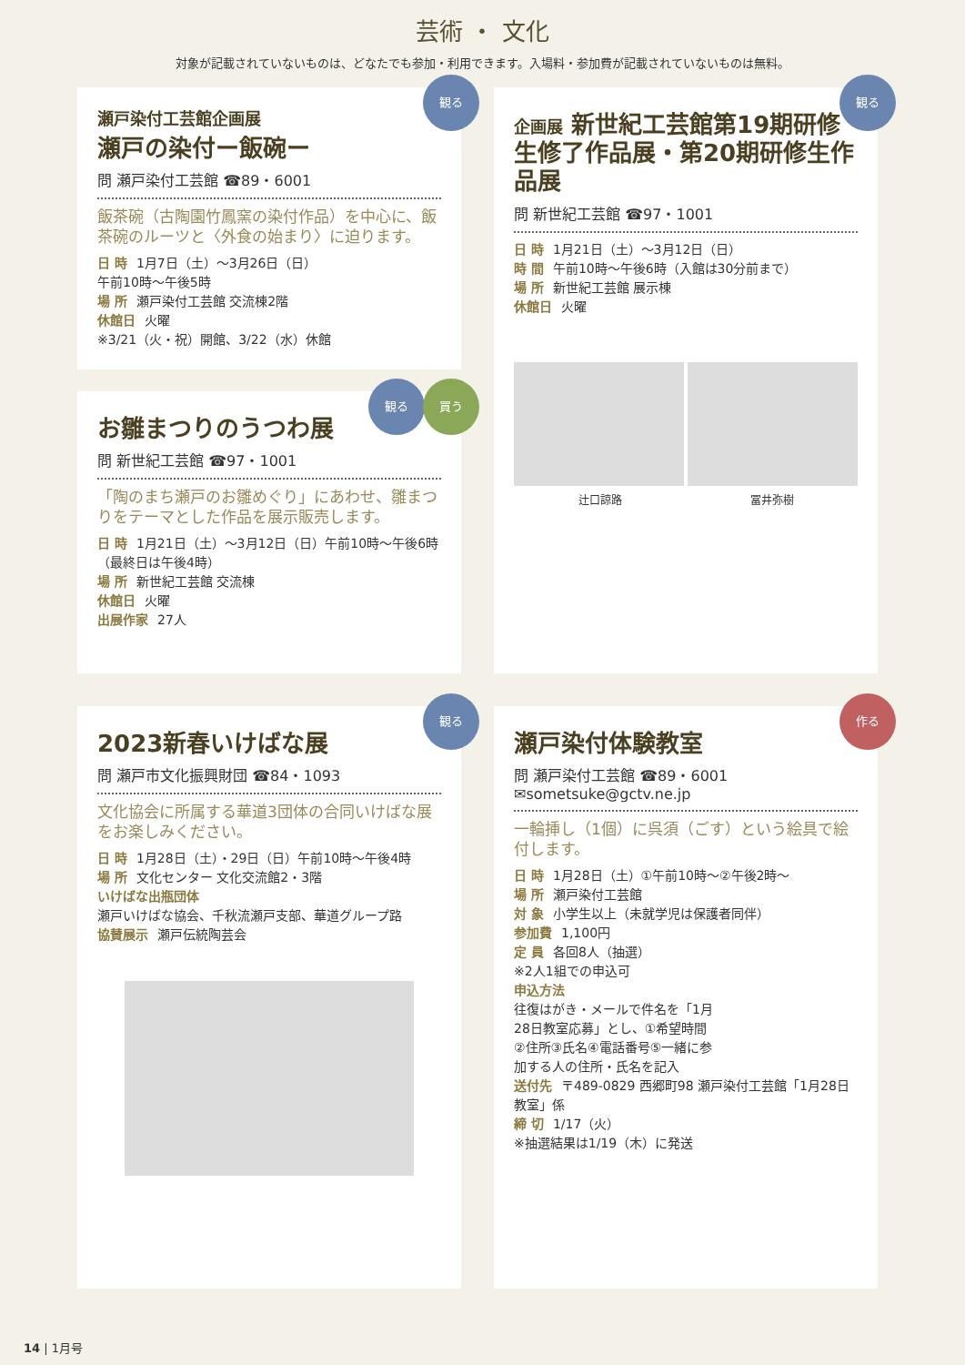芸術 ・ 文化
対象が記載されていないものは、どなたでも参加・利用できます。入場料・参加費が記載されていないものは無料。
観る
瀬戸染付工芸館企画展
瀬戸の染付ー飯碗ー
問 瀬戸染付工芸館 ☎89・6001
飯茶碗（古陶園竹鳳窯の染付作品）を中心に、飯茶碗のルーツと〈外食の始まり〉に迫ります。
日 時 1月7日（土）～3月26日（日）
午前10時～午後5時
場 所 瀬戸染付工芸館 交流棟2階
休館日 火曜
※3/21（火・祝）開館、3/22（水）休館
観る 買う
お雛まつりのうつわ展
問 新世紀工芸館 ☎97・1001
「陶のまち瀬戸のお雛めぐり」にあわせ、雛まつりをテーマとした作品を展示販売します。
日 時 1月21日（土）～3月12日（日）午前10時～午後6時（最終日は午後4時）
場 所 新世紀工芸館 交流棟
休館日 火曜
出展作家 27人
観る
企画展 新世紀工芸館第19期研修生修了作品展・第20期研修生作品展
問 新世紀工芸館 ☎97・1001
日 時 1月21日（土）～3月12日（日）
時 間 午前10時～午後6時（入館は30分前まで）
場 所 新世紀工芸館 展示棟
休館日 火曜
辻口諒路 冨井弥樹
観る
2023新春いけばな展
問 瀬戸市文化振興財団 ☎84・1093
文化協会に所属する華道3団体の合同いけばな展をお楽しみください。
日 時 1月28日（土）・29日（日）午前10時～午後4時
場 所 文化センター 文化交流館2・3階
いけばな出瓶団体
瀬戸いけばな協会、千秋流瀬戸支部、華道グループ路
協賛展示 瀬戸伝統陶芸会
作る
瀬戸染付体験教室
問 瀬戸染付工芸館 ☎89・6001
✉sometsuke@gctv.ne.jp
一輪挿し（1個）に呉須（ごす）という絵具で絵付します。
日 時 1月28日（土）①午前10時～②午後2時～
場 所 瀬戸染付工芸館
対 象 小学生以上（未就学児は保護者同伴）
参加費 1,100円
定 員 各回8人（抽選）
※2人1組での申込可
申込方法
往復はがき・メールで件名を「1月28日教室応募」とし、①希望時間②住所③氏名④電話番号⑤一緒に参加する人の住所・氏名を記入
送付先 〒489-0829 西郷町98 瀬戸染付工芸館「1月28日教室」係
締 切 1/17（火）
※抽選結果は1/19（木）に発送
14 | 1月号